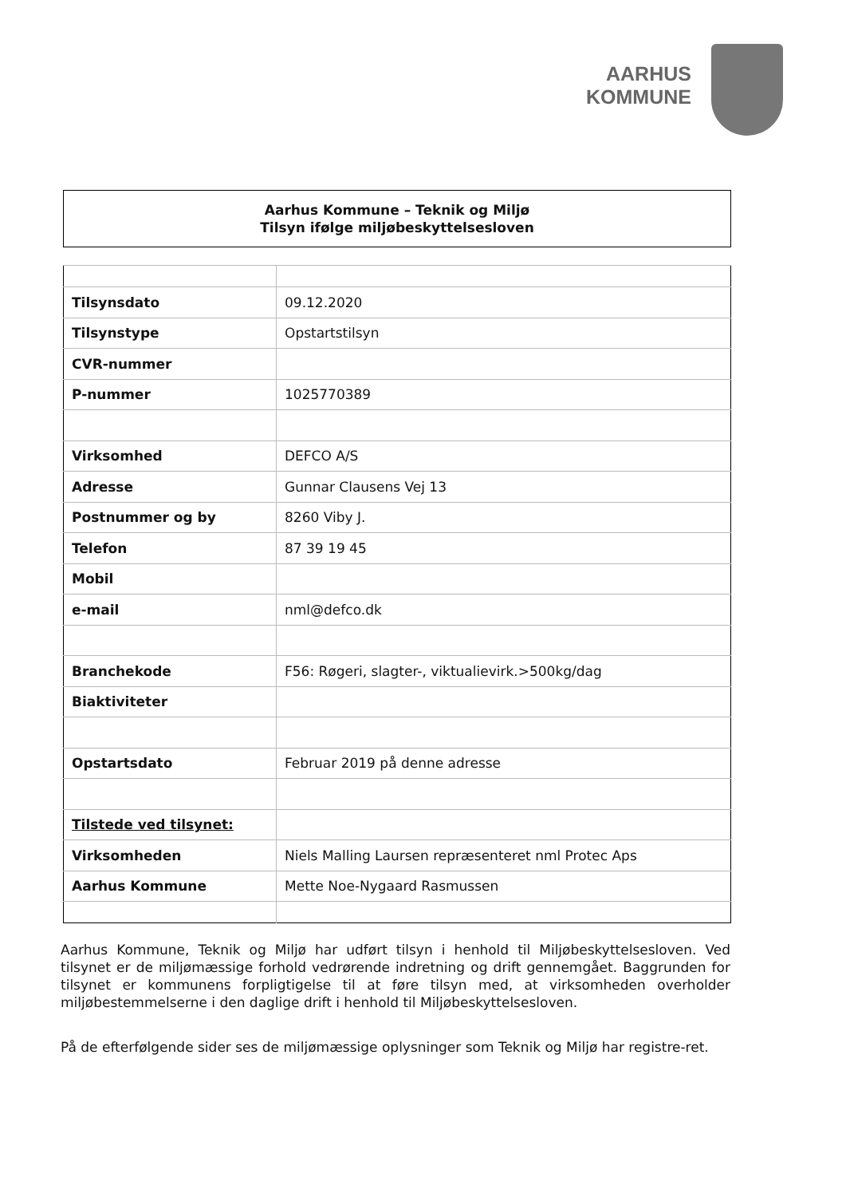AARHUS
KOMMUNE
Aarhus Kommune – Teknik og Miljø
Tilsyn ifølge miljøbeskyttelsesloven
| Tilsynsdato | 09.12.2020 |
| Tilsynstype | Opstartstilsyn |
| CVR-nummer | |
| P-nummer | 1025770389 |
| Virksomhed | DEFCO A/S |
| Adresse | Gunnar Clausens Vej 13 |
| Postnummer og by | 8260 Viby J. |
| Telefon | 87 39 19 45 |
| Mobil | |
| e-mail | nml@defco.dk |
| Branchekode | F56: Røgeri, slagter-, viktualievirk.>500kg/dag |
| Biaktiviteter | |
| Opstartsdato | Februar 2019 på denne adresse |
| Tilstede ved tilsynet: | |
| Virksomheden | Niels Malling Laursen repræsenteret nml Protec Aps |
| Aarhus Kommune | Mette Noe-Nygaard Rasmussen |
Aarhus Kommune, Teknik og Miljø har udført tilsyn i henhold til Miljøbeskyttelsesloven. Ved tilsynet er de miljømæssige forhold vedrørende indretning og drift gennemgået. Baggrunden for tilsynet er kommunens forpligtigelse til at føre tilsyn med, at virksomheden overholder miljøbestemmelserne i den daglige drift i henhold til Miljøbeskyttelsesloven.
På de efterfølgende sider ses de miljømæssige oplysninger som Teknik og Miljø har registre-ret.